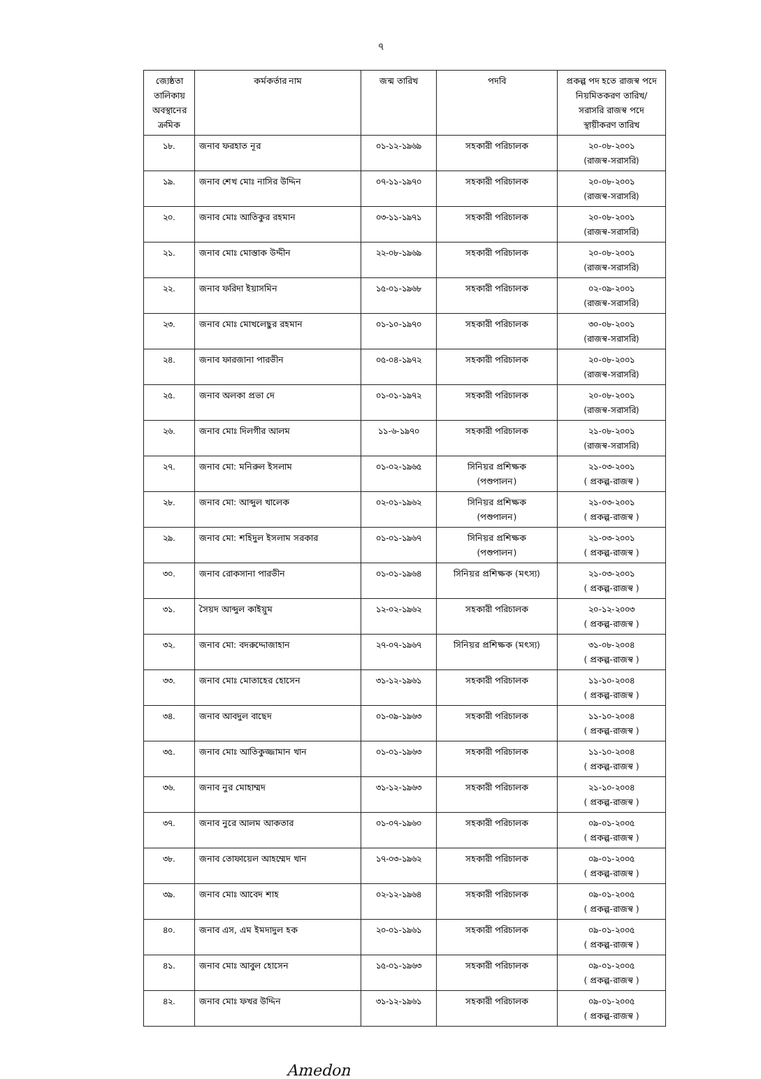৭
| জ্যেষ্ঠতা তালিকায় অবস্থানের ক্রমিক | কর্মকর্তার নাম | জন্ম তারিখ | পদবি | প্রকল্প পদ হতে রাজস্ব পদে নিয়মিতকরণ তারিখ/ সরাসরি রাজস্ব পদে স্থায়ীকরণ তারিখ |
| --- | --- | --- | --- | --- |
| ১৮. | জনাব ফরহাত নূর | ০১-১২-১৯৬৯ | সহকারী পরিচালক | ২০-০৮-২০০১ (রাজস্ব-সরাসরি) |
| ১৯. | জনাব শেখ মোঃ নাসির উদ্দিন | ০৭-১১-১৯৭০ | সহকারী পরিচালক | ২০-০৮-২০০১ (রাজস্ব-সরাসরি) |
| ২০. | জনাব মোঃ আতিকুর রহমান | ০৩-১১-১৯৭১ | সহকারী পরিচালক | ২০-০৮-২০০১ (রাজস্ব-সরাসরি) |
| ২১. | জনাব মোঃ মোস্তাক উদ্দীন | ২২-০৮-১৯৬৯ | সহকারী পরিচালক | ২০-০৮-২০০১ (রাজস্ব-সরাসরি) |
| ২২. | জনাব ফরিদা ইয়াসমিন | ১৫-০১-১৯৬৮ | সহকারী পরিচালক | ০২-০৯-২০০১ (রাজস্ব-সরাসরি) |
| ২৩. | জনাব মোঃ মোখলেছুর রহমান | ০১-১০-১৯৭০ | সহকারী পরিচালক | ৩০-০৮-২০০১ (রাজস্ব-সরাসরি) |
| ২৪. | জনাব ফারজানা পারভীন | ০৫-০৪-১৯৭২ | সহকারী পরিচালক | ২০-০৮-২০০১ (রাজস্ব-সরাসরি) |
| ২৫. | জনাব অলকা প্রভা দে | ০১-০১-১৯৭২ | সহকারী পরিচালক | ২০-০৮-২০০১ (রাজস্ব-সরাসরি) |
| ২৬. | জনাব মোঃ দিলগীর আলম | ১১-৬-১৯৭০ | সহকারী পরিচালক | ২১-০৮-২০০১ (রাজস্ব-সরাসরি) |
| ২৭. | জনাব মো: মনিরুল ইসলাম | ০১-০২-১৯৬৫ | সিনিয়র প্রশিক্ষক (পশুপালন) | ২১-০৩-২০০১ ( প্রকল্প-রাজস্ব ) |
| ২৮. | জনাব মো: আব্দুল খালেক | ০২-০১-১৯৬২ | সিনিয়র প্রশিক্ষক (পশুপালন) | ২১-০৩-২০০১ ( প্রকল্প-রাজস্ব ) |
| ২৯. | জনাব মো: শহিদুল ইসলাম সরকার | ০১-০১-১৯৬৭ | সিনিয়র প্রশিক্ষক (পশুপালন) | ২১-০৩-২০০১ ( প্রকল্প-রাজস্ব ) |
| ৩০. | জনাব রোকসানা পারভীন | ০১-০১-১৯৬৪ | সিনিয়র প্রশিক্ষক (মৎস্য) | ২১-০৩-২০০১ ( প্রকল্প-রাজস্ব ) |
| ৩১. | সৈয়দ আব্দুল কাইয়ুম | ১২-০২-১৯৬২ | সহকারী পরিচালক | ২০-১২-২০০৩ ( প্রকল্প-রাজস্ব ) |
| ৩২. | জনাব মো: বদরুদ্দোজাহান | ২৭-০৭-১৯৬৭ | সিনিয়র প্রশিক্ষক (মৎস্য) | ৩১-০৮-২০০৪ ( প্রকল্প-রাজস্ব ) |
| ৩৩. | জনাব মোঃ মোতাহের হোসেন | ৩১-১২-১৯৬১ | সহকারী পরিচালক | ১১-১০-২০০৪ ( প্রকল্প-রাজস্ব ) |
| ৩৪. | জনাব আবদুল বাছেদ | ০১-০৯-১৯৬৩ | সহকারী পরিচালক | ১১-১০-২০০৪ ( প্রকল্প-রাজস্ব ) |
| ৩৫. | জনাব মোঃ আতিকুজ্জামান খান | ০১-০১-১৯৬৩ | সহকারী পরিচালক | ১১-১০-২০০৪ ( প্রকল্প-রাজস্ব ) |
| ৩৬. | জনাব নুর মোহাম্মদ | ৩১-১২-১৯৬৩ | সহকারী পরিচালক | ২১-১০-২০০৪ ( প্রকল্প-রাজস্ব ) |
| ৩৭. | জনাব নুরে আলম আকতার | ০১-০৭-১৯৬০ | সহকারী পরিচালক | ০৯-০১-২০০৫ ( প্রকল্প-রাজস্ব ) |
| ৩৮. | জনাব তোফায়েল আহম্মেদ খান | ১৭-০৩-১৯৬২ | সহকারী পরিচালক | ০৯-০১-২০০৫ ( প্রকল্প-রাজস্ব ) |
| ৩৯. | জনাব মোঃ আবেদ শাহ | ০২-১২-১৯৬৪ | সহকারী পরিচালক | ০৯-০১-২০০৫ ( প্রকল্প-রাজস্ব ) |
| ৪০. | জনাব এস, এম ইমদাদুল হক | ২০-০১-১৯৬১ | সহকারী পরিচালক | ০৯-০১-২০০৫ ( প্রকল্প-রাজস্ব ) |
| ৪১. | জনাব মোঃ আবুল হোসেন | ১৫-০১-১৯৬৩ | সহকারী পরিচালক | ০৯-০১-২০০৫ ( প্রকল্প-রাজস্ব ) |
| ৪২. | জনাব মোঃ ফখর উদ্দিন | ৩১-১২-১৯৬১ | সহকারী পরিচালক | ০৯-০১-২০০৫ ( প্রকল্প-রাজস্ব ) |
Amedon